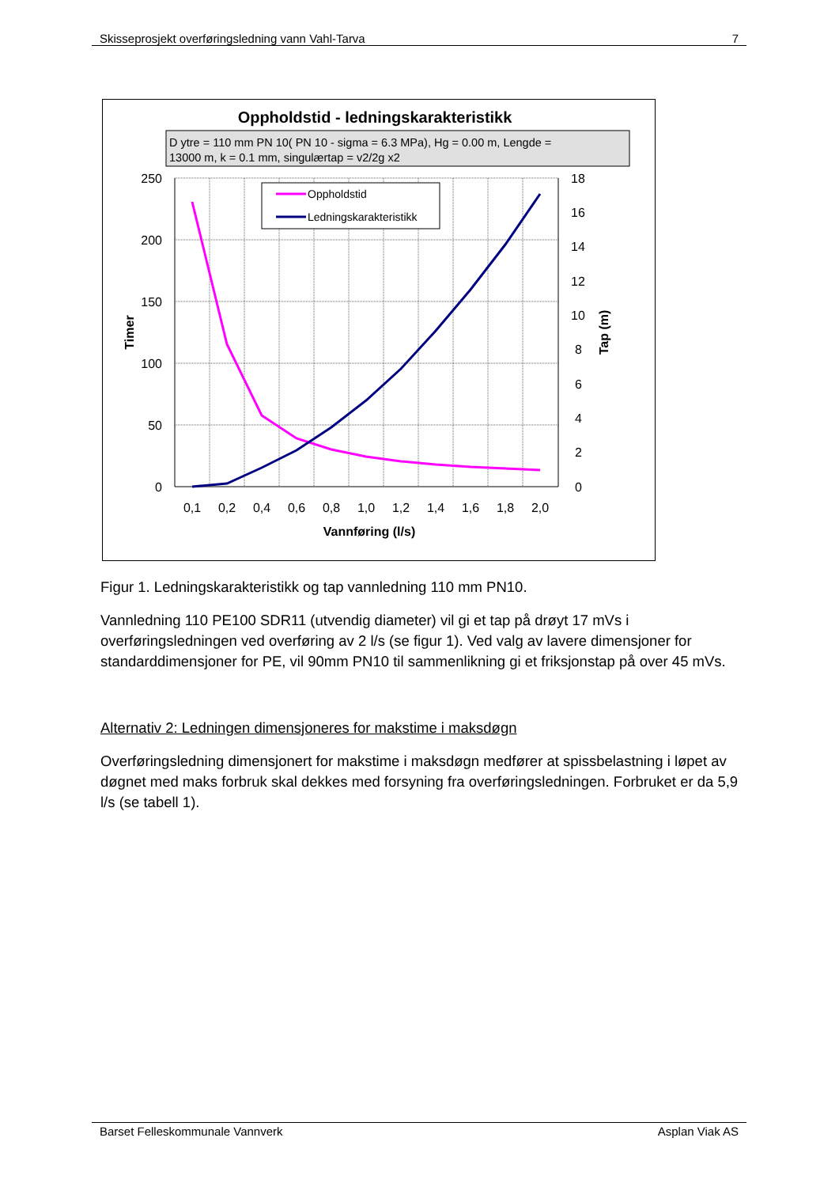Skisseprosjekt overføringsledning vann Vahl-Tarva 7
Oppholdstid - ledningskarakteristikk
D ytre = 110 mm PN 10( PN 10 - sigma = 6.3 MPa), Hg = 0.00 m, Lengde =
13000 m, k = 0.1 mm, singulærtap = v2/2g x2
250
200
150
100
50
0
18
16
14
12
10
8
6
4
2
0
0,1
0,2
0,4
0,6
0,8
1,0
1,2
1,4
1,6
1,8
2,0
Vannføring (l/s)
Timer
Tap (m)
Oppholdstid
Ledningskarakteristikk
Figur 1. Ledningskarakteristikk og tap vannledning 110 mm PN10.
Vannledning 110 PE100 SDR11 (utvendig diameter) vil gi et tap på drøyt 17 mVs i overføringsledningen ved overføring av 2 l/s (se figur 1). Ved valg av lavere dimensjoner for standarddimensjoner for PE, vil 90mm PN10 til sammenlikning gi et friksjonstap på over 45 mVs.
Alternativ 2: Ledningen dimensjoneres for makstime i maksdøgn
Overføringsledning dimensjonert for makstime i maksdøgn medfører at spissbelastning i løpet av døgnet med maks forbruk skal dekkes med forsyning fra overføringsledningen. Forbruket er da 5,9 l/s (se tabell 1).
Barset Felleskommunale Vannverk Asplan Viak AS